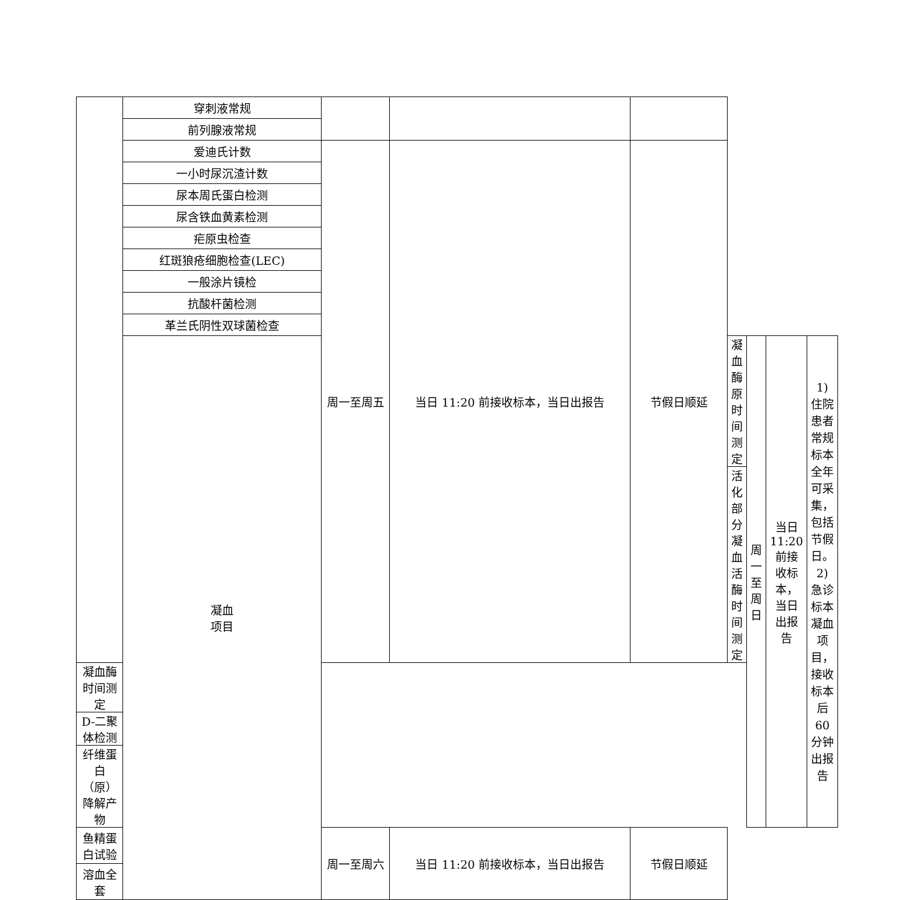| | 穿刺液常规 | | | | | | | |
| | 前列腺液常规 | | | | | | | |
| | 爱迪氏计数 | 周一至周五 | 当日 11:20 前接收标本，当日出报告 | 节假日顺延 | | | | |
| | 一小时尿沉渣计数 | | | | | | | |
| | 尿本周氏蛋白检测 | | | | | | | |
| | 尿含铁血黄素检测 | | | | | | | |
| | 疟原虫检查 | | | | | | | |
| | 红斑狼疮细胞检查(LEC) | | | | | | | |
| | 一般涂片镜检 | | | | | | | |
| | 抗酸杆菌检测 | | | | | | | |
| | 革兰氏阴性双球菌检查 | | | | | | | |
| | 凝血 项目 | | | | 凝血酶原时间测定 | 周一至周日 | 当日 11:20 前接收标本， 当日出报告 | 1)住院患者常规标本全年可采集，包括节假日。 2)急诊标本凝血项目，接收标本后 60 分钟出报告 |
| | | | | | 活化部分凝血活酶时间测定 | | | |
| 凝血酶时间测定 | | | | | | | | |
| D-二聚体检测 | | | | | | | | |
| 纤维蛋白（原）降解产物 | | | | | | | | |
| 鱼精蛋白试验 | | 周一至周六 | 当日 11:20 前接收标本，当日出报告 | 节假日顺延 | | | | |
| 溶血全套 | | | | | | | | |